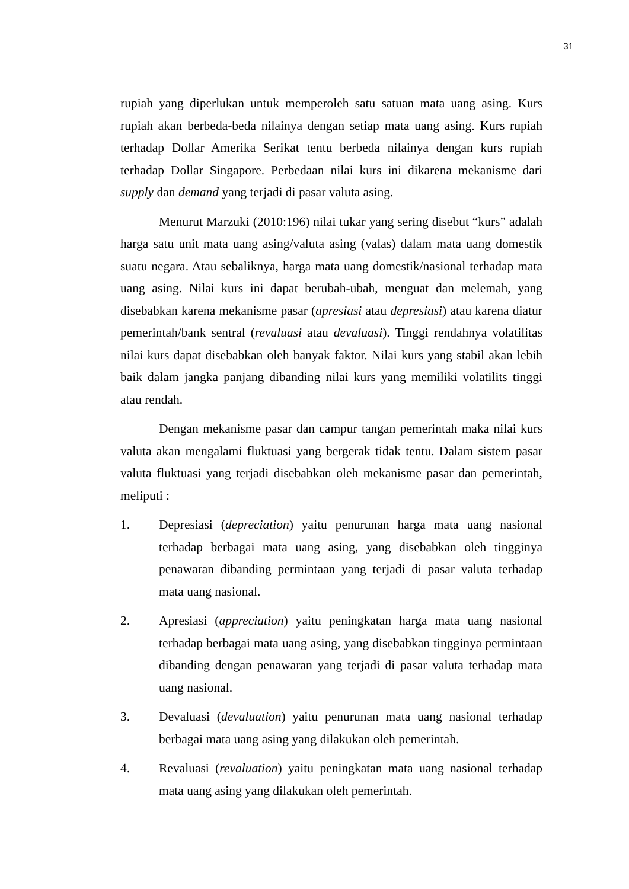31
rupiah yang diperlukan untuk memperoleh satu satuan mata uang asing. Kurs rupiah akan berbeda-beda nilainya dengan setiap mata uang asing. Kurs rupiah terhadap Dollar Amerika Serikat tentu berbeda nilainya dengan kurs rupiah terhadap Dollar Singapore. Perbedaan nilai kurs ini dikarena mekanisme dari supply dan demand yang terjadi di pasar valuta asing.
Menurut Marzuki (2010:196) nilai tukar yang sering disebut “kurs” adalah harga satu unit mata uang asing/valuta asing (valas) dalam mata uang domestik suatu negara. Atau sebaliknya, harga mata uang domestik/nasional terhadap mata uang asing. Nilai kurs ini dapat berubah-ubah, menguat dan melemah, yang disebabkan karena mekanisme pasar (apresiasi atau depresiasi) atau karena diatur pemerintah/bank sentral (revaluasi atau devaluasi). Tinggi rendahnya volatilitas nilai kurs dapat disebabkan oleh banyak faktor. Nilai kurs yang stabil akan lebih baik dalam jangka panjang dibanding nilai kurs yang memiliki volatilits tinggi atau rendah.
Dengan mekanisme pasar dan campur tangan pemerintah maka nilai kurs valuta akan mengalami fluktuasi yang bergerak tidak tentu. Dalam sistem pasar valuta fluktuasi yang terjadi disebabkan oleh mekanisme pasar dan pemerintah, meliputi :
1. Depresiasi (depreciation) yaitu penurunan harga mata uang nasional terhadap berbagai mata uang asing, yang disebabkan oleh tingginya penawaran dibanding permintaan yang terjadi di pasar valuta terhadap mata uang nasional.
2. Apresiasi (appreciation) yaitu peningkatan harga mata uang nasional terhadap berbagai mata uang asing, yang disebabkan tingginya permintaan dibanding dengan penawaran yang terjadi di pasar valuta terhadap mata uang nasional.
3. Devaluasi (devaluation) yaitu penurunan mata uang nasional terhadap berbagai mata uang asing yang dilakukan oleh pemerintah.
4. Revaluasi (revaluation) yaitu peningkatan mata uang nasional terhadap mata uang asing yang dilakukan oleh pemerintah.